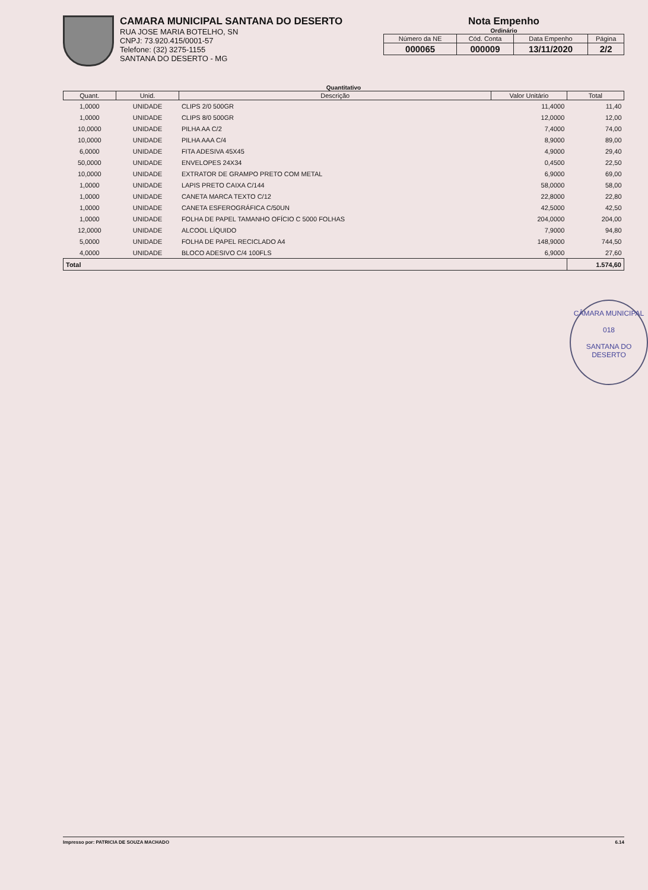CAMARA MUNICIPAL SANTANA DO DESERTO
RUA JOSE MARIA BOTELHO, SN
CNPJ: 73.920.415/0001-57
Telefone: (32) 3275-1155
SANTANA DO DESERTO - MG
Nota Empenho
Ordinário
| Número da NE | Cód. Conta | Data Empenho | Página |
| 000065 | 000009 | 13/11/2020 | 2/2 |
Quantitativo
| Quant. | Unid. | Descrição | Valor Unitário | Total |
| --- | --- | --- | --- | --- |
| 1,0000 | UNIDADE | CLIPS 2/0 500GR | 11,4000 | 11,40 |
| 1,0000 | UNIDADE | CLIPS 8/0 500GR | 12,0000 | 12,00 |
| 10,0000 | UNIDADE | PILHA AA C/2 | 7,4000 | 74,00 |
| 10,0000 | UNIDADE | PILHA AAA C/4 | 8,9000 | 89,00 |
| 6,0000 | UNIDADE | FITA ADESIVA 45X45 | 4,9000 | 29,40 |
| 50,0000 | UNIDADE | ENVELOPES 24X34 | 0,4500 | 22,50 |
| 10,0000 | UNIDADE | EXTRATOR DE GRAMPO PRETO COM METAL | 6,9000 | 69,00 |
| 1,0000 | UNIDADE | LAPIS PRETO CAIXA C/144 | 58,0000 | 58,00 |
| 1,0000 | UNIDADE | CANETA MARCA TEXTO C/12 | 22,8000 | 22,80 |
| 1,0000 | UNIDADE | CANETA ESFEROGRÁFICA C/50UN | 42,5000 | 42,50 |
| 1,0000 | UNIDADE | FOLHA DE PAPEL TAMANHO OFÍCIO C 5000 FOLHAS | 204,0000 | 204,00 |
| 12,0000 | UNIDADE | ALCOOL LÍQUIDO | 7,9000 | 94,80 |
| 5,0000 | UNIDADE | FOLHA DE PAPEL RECICLADO A4 | 148,9000 | 744,50 |
| 4,0000 | UNIDADE | BLOCO ADESIVO C/4 100FLS | 6,9000 | 27,60 |
| Total | | | | 1.574,60 |
CÂMARA MUNICIPAL
018
SANTANA DO DESERTO
Impresso por: PATRICIA DE SOUZA MACHADO 6.14